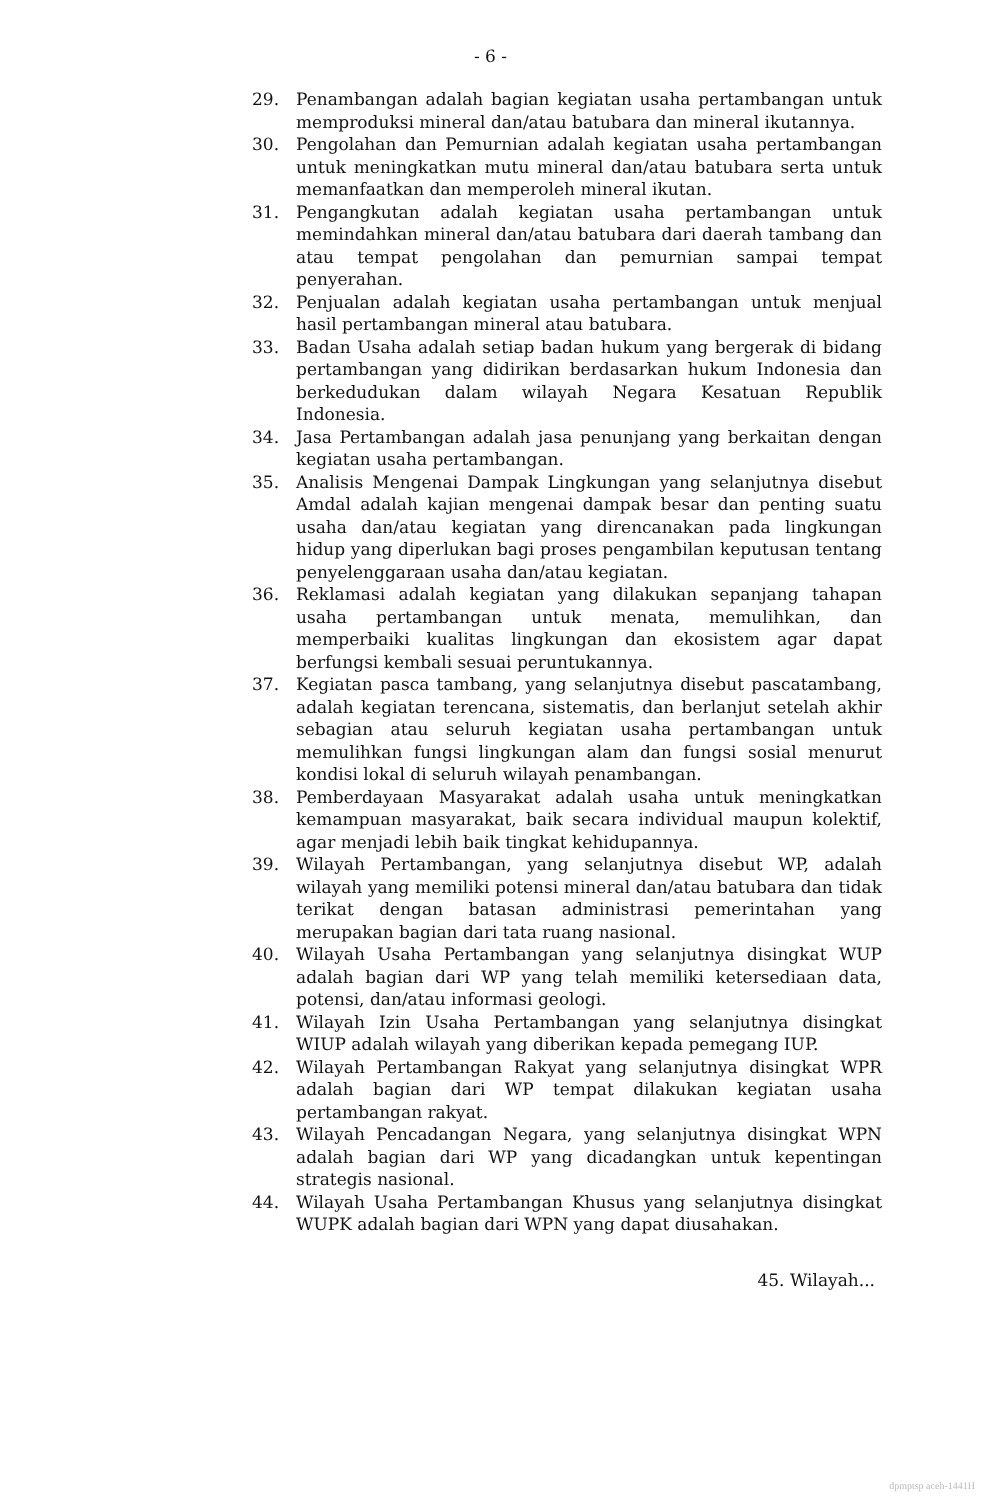- 6 -
29. Penambangan adalah bagian kegiatan usaha pertambangan untuk memproduksi mineral dan/atau batubara dan mineral ikutannya.
30. Pengolahan dan Pemurnian adalah kegiatan usaha pertambangan untuk meningkatkan mutu mineral dan/atau batubara serta untuk memanfaatkan dan memperoleh mineral ikutan.
31. Pengangkutan adalah kegiatan usaha pertambangan untuk memindahkan mineral dan/atau batubara dari daerah tambang dan atau tempat pengolahan dan pemurnian sampai tempat penyerahan.
32. Penjualan adalah kegiatan usaha pertambangan untuk menjual hasil pertambangan mineral atau batubara.
33. Badan Usaha adalah setiap badan hukum yang bergerak di bidang pertambangan yang didirikan berdasarkan hukum Indonesia dan berkedudukan dalam wilayah Negara Kesatuan Republik Indonesia.
34. Jasa Pertambangan adalah jasa penunjang yang berkaitan dengan kegiatan usaha pertambangan.
35. Analisis Mengenai Dampak Lingkungan yang selanjutnya disebut Amdal adalah kajian mengenai dampak besar dan penting suatu usaha dan/atau kegiatan yang direncanakan pada lingkungan hidup yang diperlukan bagi proses pengambilan keputusan tentang penyelenggaraan usaha dan/atau kegiatan.
36. Reklamasi adalah kegiatan yang dilakukan sepanjang tahapan usaha pertambangan untuk menata, memulihkan, dan memperbaiki kualitas lingkungan dan ekosistem agar dapat berfungsi kembali sesuai peruntukannya.
37. Kegiatan pasca tambang, yang selanjutnya disebut pascatambang, adalah kegiatan terencana, sistematis, dan berlanjut setelah akhir sebagian atau seluruh kegiatan usaha pertambangan untuk memulihkan fungsi lingkungan alam dan fungsi sosial menurut kondisi lokal di seluruh wilayah penambangan.
38. Pemberdayaan Masyarakat adalah usaha untuk meningkatkan kemampuan masyarakat, baik secara individual maupun kolektif, agar menjadi lebih baik tingkat kehidupannya.
39. Wilayah Pertambangan, yang selanjutnya disebut WP, adalah wilayah yang memiliki potensi mineral dan/atau batubara dan tidak terikat dengan batasan administrasi pemerintahan yang merupakan bagian dari tata ruang nasional.
40. Wilayah Usaha Pertambangan yang selanjutnya disingkat WUP adalah bagian dari WP yang telah memiliki ketersediaan data, potensi, dan/atau informasi geologi.
41. Wilayah Izin Usaha Pertambangan yang selanjutnya disingkat WIUP adalah wilayah yang diberikan kepada pemegang IUP.
42. Wilayah Pertambangan Rakyat yang selanjutnya disingkat WPR adalah bagian dari WP tempat dilakukan kegiatan usaha pertambangan rakyat.
43. Wilayah Pencadangan Negara, yang selanjutnya disingkat WPN adalah bagian dari WP yang dicadangkan untuk kepentingan strategis nasional.
44. Wilayah Usaha Pertambangan Khusus yang selanjutnya disingkat WUPK adalah bagian dari WPN yang dapat diusahakan.
45. Wilayah...
dpmptsp aceh-1441H